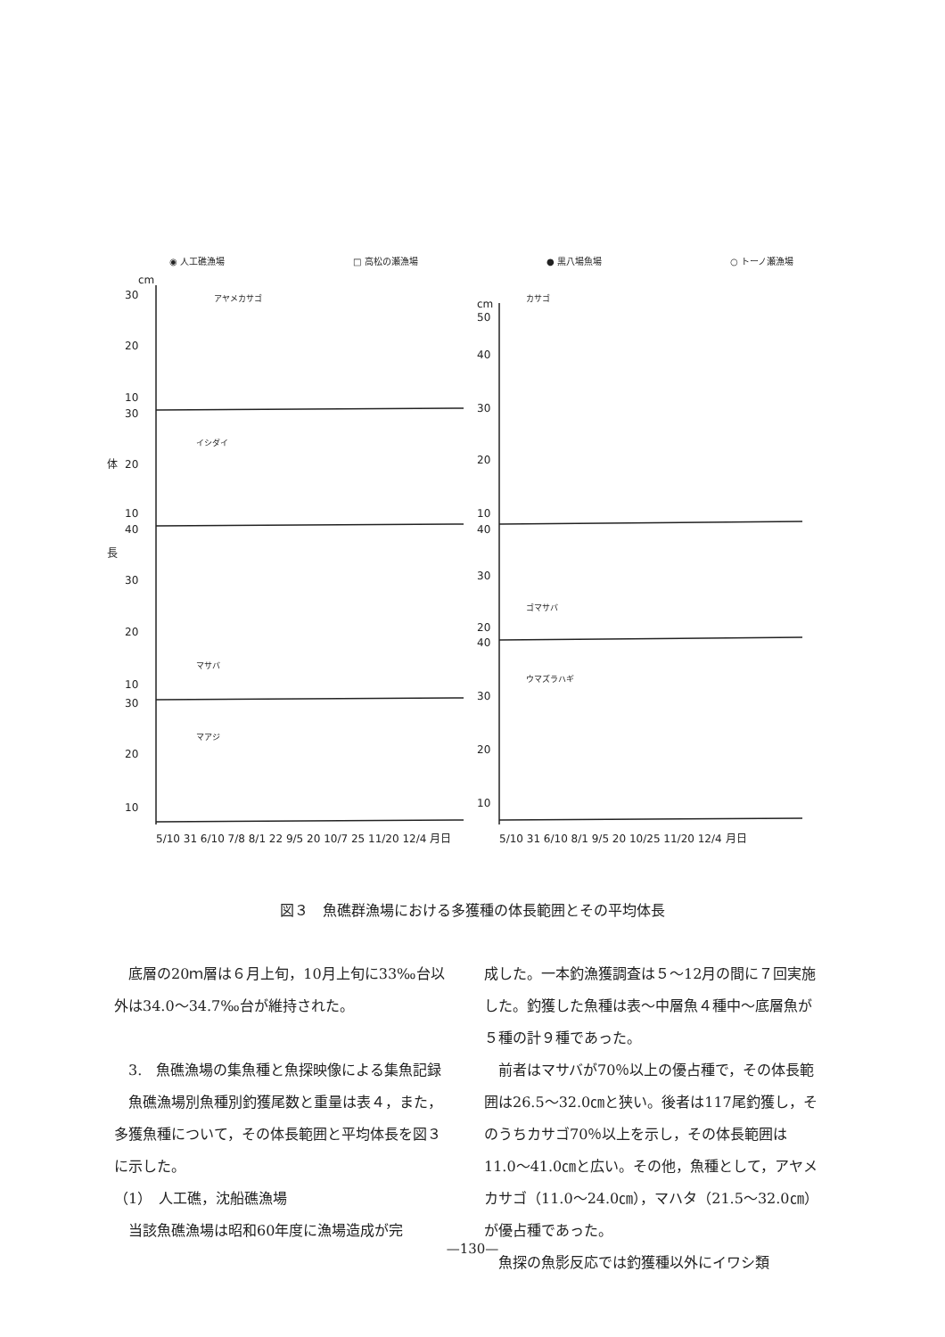◉ 人工礁漁場 □ 高松の瀬漁場 ● 黒八場魚場 ○ トーノ瀬漁場
30
20
10
30
20
10
40
30
20
10
30
20
10
体
長
cm
アヤメカサゴ
イシダイ
マサバ
マアジ
cm
50
40
30
20
10
40
30
20
40
30
20
10
カサゴ
ゴマサバ
ウマズラハギ
5/10 31 6/10 7/8 8/1 22 9/5 20 10/7 25 11/20 12/4 月日
5/10 31 6/10 8/1 9/5 20 10/25 11/20 12/4 月日
図３　魚礁群漁場における多獲種の体長範囲とその平均体長
　底層の20ｍ層は６月上旬，10月上旬に33‰台以外は34.0〜34.7‰台が維持された。
　3.　魚礁漁場の集魚種と魚探映像による集魚記録
　魚礁漁場別魚種別釣獲尾数と重量は表４，また，多獲魚種について，その体長範囲と平均体長を図３に示した。
（1）　人工礁，沈船礁漁場
　当該魚礁漁場は昭和60年度に漁場造成が完
成した。一本釣漁獲調査は５〜12月の間に７回実施した。釣獲した魚種は表〜中層魚４種中〜底層魚が５種の計９種であった。
　前者はマサバが70％以上の優占種で，その体長範囲は26.5〜32.0㎝と狭い。後者は117尾釣獲し，そのうちカサゴ70％以上を示し，その体長範囲は11.0〜41.0㎝と広い。その他，魚種として，アヤメカサゴ（11.0〜24.0㎝），マハタ（21.5〜32.0㎝）が優占種であった。
　魚探の魚影反応では釣獲種以外にイワシ類
—130—